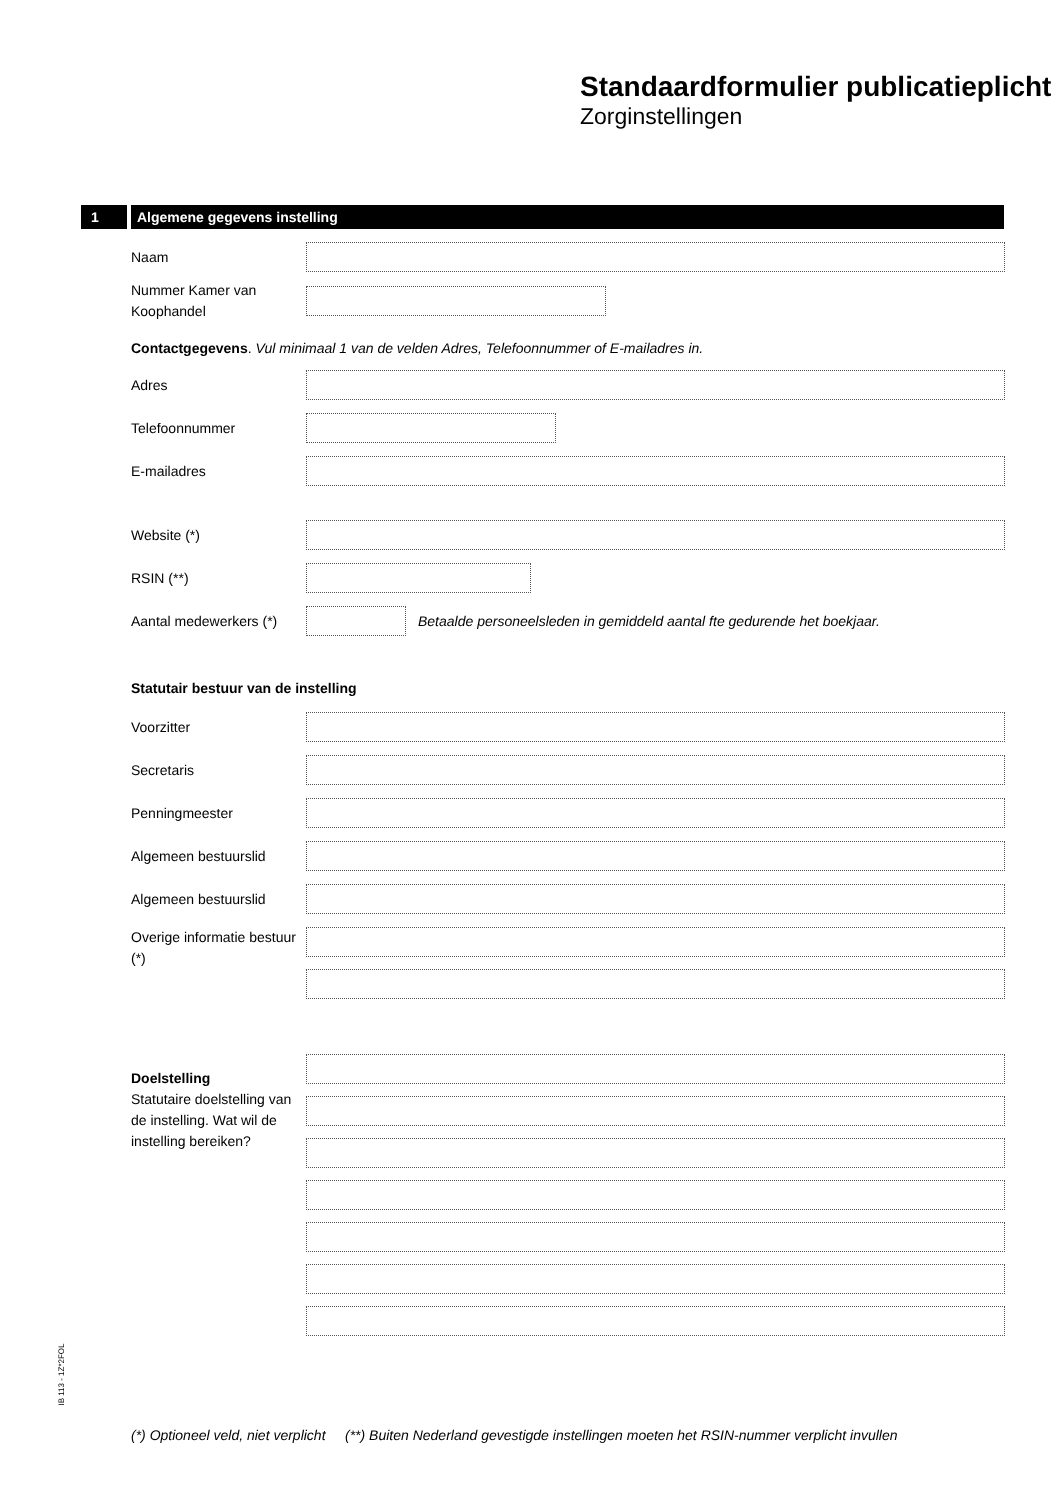Standaardformulier publicatieplicht
Zorginstellingen
1 Algemene gegevens instelling
Naam
Nummer Kamer van Koophandel
Contactgegevens. Vul minimaal 1 van de velden Adres, Telefoonnummer of E-mailadres in.
Adres
Telefoonnummer
E-mailadres
Website (*)
RSIN (**)
Aantal medewerkers (*)
Betaalde personeelsleden in gemiddeld aantal fte gedurende het boekjaar.
Statutair bestuur van de instelling
Voorzitter
Secretaris
Penningmeester
Algemeen bestuurslid
Algemeen bestuurslid
Overige informatie bestuur (*)
Doelstelling
Statutaire doelstelling van de instelling. Wat wil de instelling bereiken?
IB 113 - 1Z*2FOL
(*) Optioneel veld, niet verplicht (**) Buiten Nederland gevestigde instellingen moeten het RSIN-nummer verplicht invullen